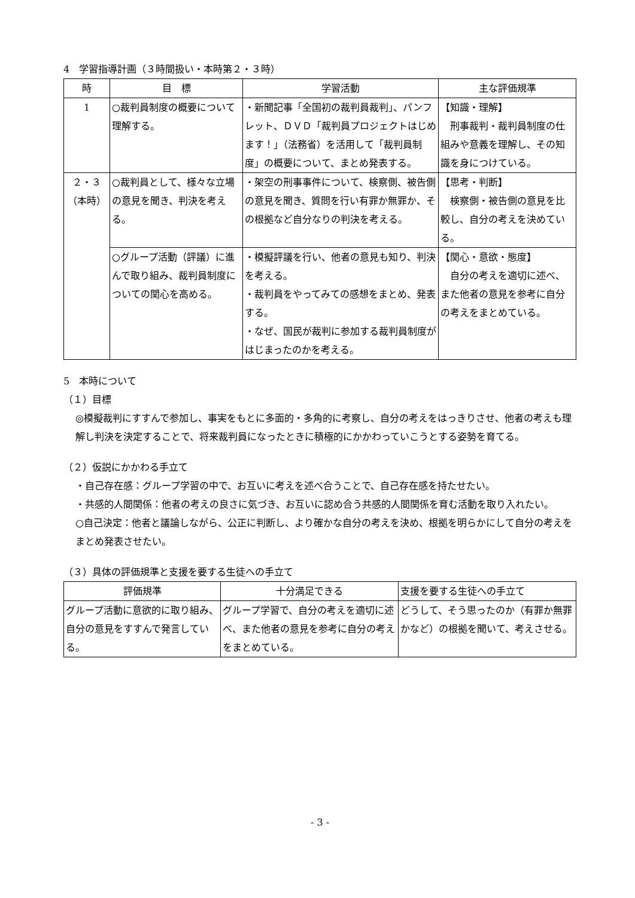4　学習指導計画（３時間扱い・本時第２・３時）
| 時 | 目 標 | 学習活動 | 主な評価規準 |
| --- | --- | --- | --- |
| 1 | ○裁判員制度の概要について理解する。 | ・新聞記事「全国初の裁判員裁判」、パンフレット、ＤＶＤ「裁判員プロジェクトはじめます！」（法務省）を活用して「裁判員制度」の概要について、まとめ発表する。 | 【知識・理解】 刑事裁判・裁判員制度の仕組みや意義を理解し、その知識を身につけている。 |
| ２・３ （本時） | ○裁判員として、様々な立場の意見を聞き、判決を考える。 | ・架空の刑事事件について、検察側、被告側の意見を聞き、質問を行い有罪か無罪か、その根拠など自分なりの判決を考える。 | 【思考・判断】 検察側・被告側の意見を比較し、自分の考えを決めている。 |
| | ○グループ活動（評議）に進んで取り組み、裁判員制度についての関心を高める。 | ・模擬評議を行い、他者の意見も知り、判決を考える。 ・裁判員をやってみての感想をまとめ、発表する。 ・なぜ、国民が裁判に参加する裁判員制度がはじまったのかを考える。 | 【関心・意欲・態度】 自分の考えを適切に述べ、また他者の意見を参考に自分の考えをまとめている。 |
5　本時について
（１）目標
◎模擬裁判にすすんで参加し、事実をもとに多面的・多角的に考察し、自分の考えをはっきりさせ、他者の考えも理解し判決を決定することで、将来裁判員になったときに積極的にかかわっていこうとする姿勢を育てる。
（２）仮説にかかわる手立て
・自己存在感：グループ学習の中で、お互いに考えを述べ合うことで、自己存在感を持たせたい。
・共感的人間関係：他者の考えの良さに気づき、お互いに認め合う共感的人間関係を育む活動を取り入れたい。
○自己決定：他者と議論しながら、公正に判断し、より確かな自分の考えを決め、根拠を明らかにして自分の考えをまとめ発表させたい。
（３）具体の評価規準と支援を要する生徒への手立て
| 評価規準 | 十分満足できる | 支援を要する生徒への手立て |
| --- | --- | --- |
| グループ活動に意欲的に取り組み、自分の意見をすすんで発言している。 | グループ学習で、自分の考えを適切に述べ、また他者の意見を参考に自分の考えをまとめている。 | どうして、そう思ったのか（有罪か無罪かなど）の根拠を聞いて、考えさせる。 |
- 3 -